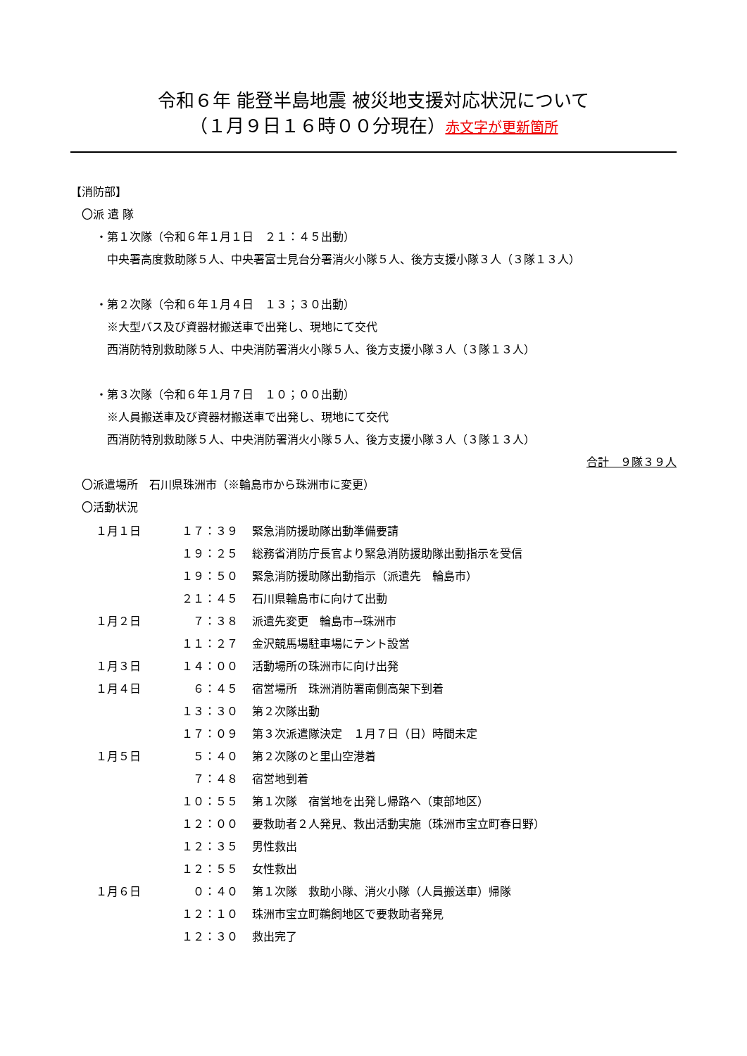令和６年 能登半島地震 被災地支援対応状況について
（１月９日１６時００分現在）赤文字が更新箇所
【消防部】
〇派 遣 隊
・第１次隊（令和６年１月１日　２１：４５出動）
中央署高度救助隊５人、中央署富士見台分署消火小隊５人、後方支援小隊３人（３隊１３人）
・第２次隊（令和６年１月４日　１３；３０出動）
※大型バス及び資器材搬送車で出発し、現地にて交代
西消防特別救助隊５人、中央消防署消火小隊５人、後方支援小隊３人（３隊１３人）
・第３次隊（令和６年１月７日　１０；００出動）
※人員搬送車及び資器材搬送車で出発し、現地にて交代
西消防特別救助隊５人、中央消防署消火小隊５人、後方支援小隊３人（３隊１３人）
合計　９隊３９人
〇派遣場所　石川県珠洲市（※輪島市から珠洲市に変更）
〇活動状況
| １月１日 | １７：３９ | 緊急消防援助隊出動準備要請 |
| | １９：２５ | 総務省消防庁長官より緊急消防援助隊出動指示を受信 |
| | １９：５０ | 緊急消防援助隊出動指示（派遣先 輪島市） |
| | ２１：４５ | 石川県輪島市に向けて出動 |
| １月２日 | ７：３８ | 派遣先変更 輪島市→珠洲市 |
| | １１：２７ | 金沢競馬場駐車場にテント設営 |
| １月３日 | １４：００ | 活動場所の珠洲市に向け出発 |
| １月４日 | ６：４５ | 宿営場所 珠洲消防署南側高架下到着 |
| | １３：３０ | 第２次隊出動 |
| | １７：０９ | 第３次派遣隊決定 １月７日（日）時間未定 |
| １月５日 | ５：４０ | 第２次隊のと里山空港着 |
| | ７：４８ | 宿営地到着 |
| | １０：５５ | 第１次隊 宿営地を出発し帰路へ（東部地区） |
| | １２：００ | 要救助者２人発見、救出活動実施（珠洲市宝立町春日野） |
| | １２：３５ | 男性救出 |
| | １２：５５ | 女性救出 |
| １月６日 | ０：４０ | 第１次隊 救助小隊、消火小隊（人員搬送車）帰隊 |
| | １２：１０ | 珠洲市宝立町鵜飼地区で要救助者発見 |
| | １２：３０ | 救出完了 |